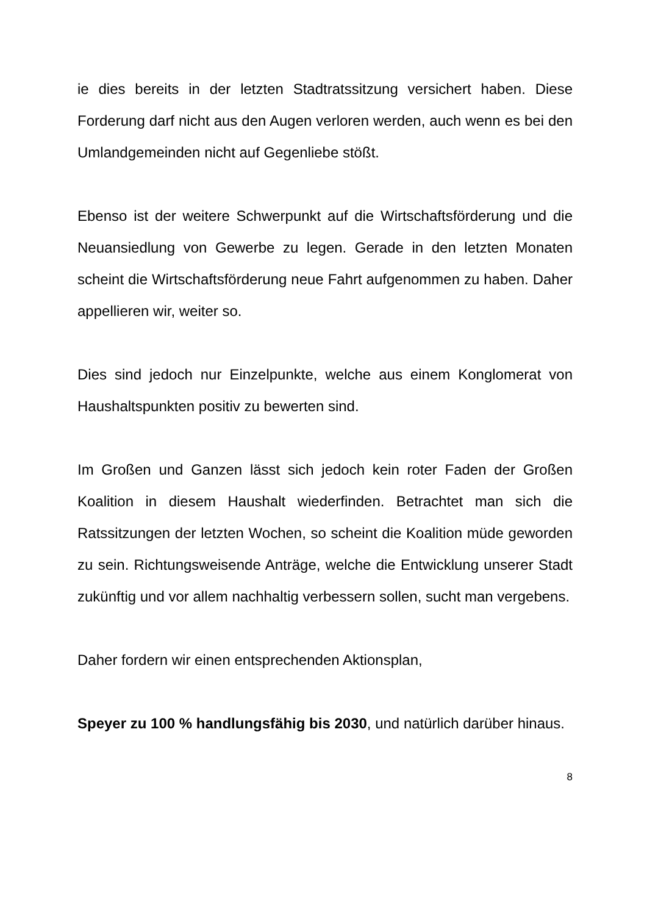ie dies bereits in der letzten Stadtratssitzung versichert haben. Diese Forderung darf nicht aus den Augen verloren werden, auch wenn es bei den Umlandgemeinden nicht auf Gegenliebe stößt.
Ebenso ist der weitere Schwerpunkt auf die Wirtschaftsförderung und die Neuansiedlung von Gewerbe zu legen. Gerade in den letzten Monaten scheint die Wirtschaftsförderung neue Fahrt aufgenommen zu haben. Daher appellieren wir, weiter so.
Dies sind jedoch nur Einzelpunkte, welche aus einem Konglomerat von Haushaltspunkten positiv zu bewerten sind.
Im Großen und Ganzen lässt sich jedoch kein roter Faden der Großen Koalition in diesem Haushalt wiederfinden. Betrachtet man sich die Ratssitzungen der letzten Wochen, so scheint die Koalition müde geworden zu sein. Richtungsweisende Anträge, welche die Entwicklung unserer Stadt zukünftig und vor allem nachhaltig verbessern sollen, sucht man vergebens.
Daher fordern wir einen entsprechenden Aktionsplan,
Speyer zu 100 % handlungsfähig bis 2030, und natürlich darüber hinaus.
8